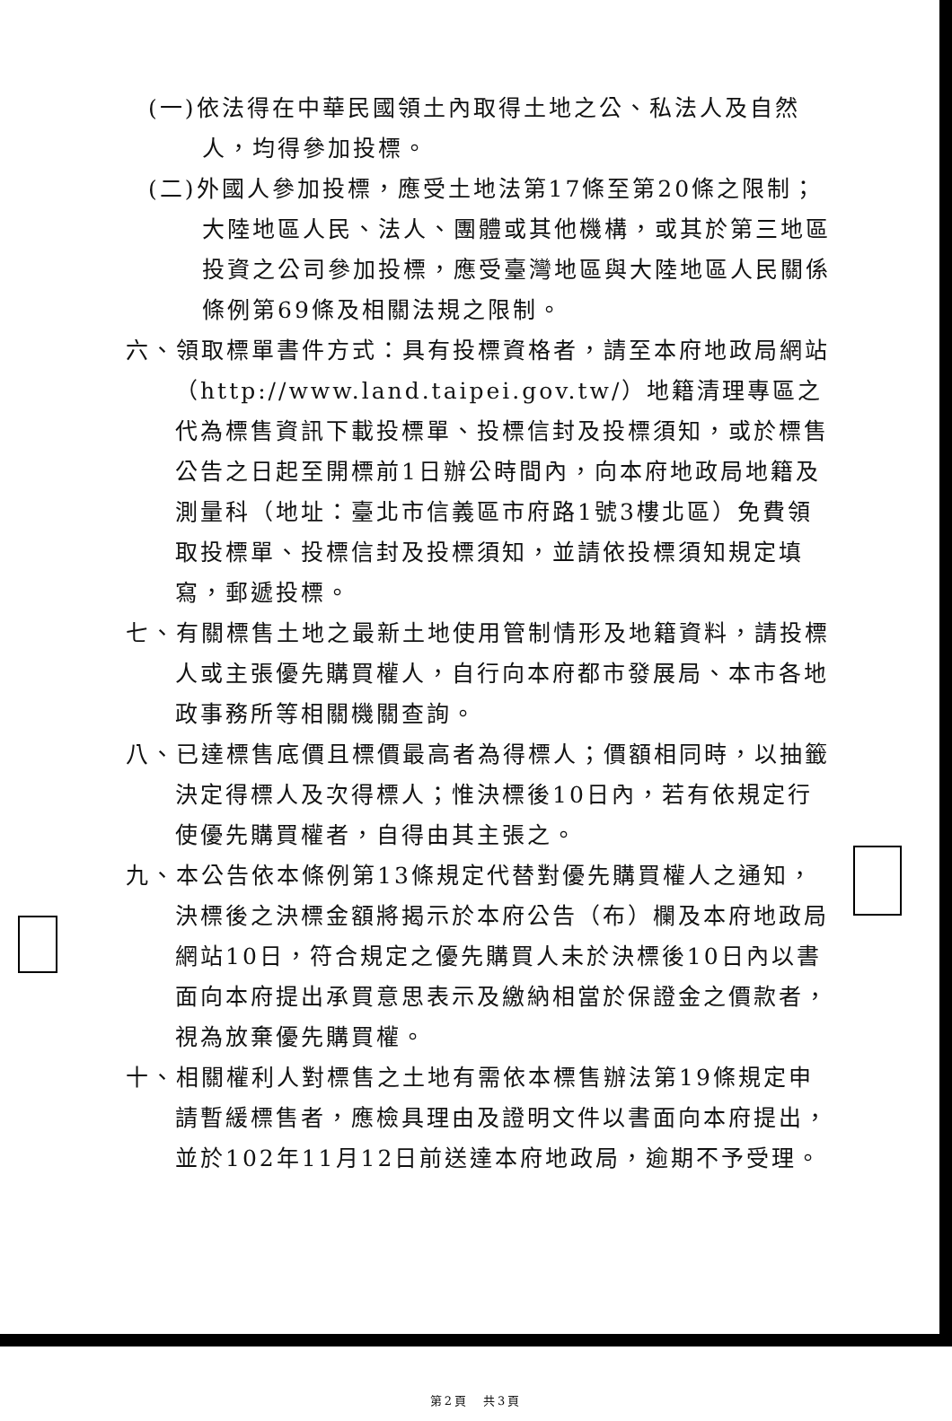(一)依法得在中華民國領土內取得土地之公、私法人及自然人，均得參加投標。
(二)外國人參加投標，應受土地法第17條至第20條之限制；大陸地區人民、法人、團體或其他機構，或其於第三地區投資之公司參加投標，應受臺灣地區與大陸地區人民關係條例第69條及相關法規之限制。
六、領取標單書件方式：具有投標資格者，請至本府地政局網站（http://www.land.taipei.gov.tw/）地籍清理專區之代為標售資訊下載投標單、投標信封及投標須知，或於標售公告之日起至開標前1日辦公時間內，向本府地政局地籍及測量科（地址：臺北市信義區市府路1號3樓北區）免費領取投標單、投標信封及投標須知，並請依投標須知規定填寫，郵遞投標。
七、有關標售土地之最新土地使用管制情形及地籍資料，請投標人或主張優先購買權人，自行向本府都市發展局、本市各地政事務所等相關機關查詢。
八、已達標售底價且標價最高者為得標人；價額相同時，以抽籤決定得標人及次得標人；惟決標後10日內，若有依規定行使優先購買權者，自得由其主張之。
九、本公告依本條例第13條規定代替對優先購買權人之通知，決標後之決標金額將揭示於本府公告（布）欄及本府地政局網站10日，符合規定之優先購買人未於決標後10日內以書面向本府提出承買意思表示及繳納相當於保證金之價款者，視為放棄優先購買權。
十、相關權利人對標售之土地有需依本標售辦法第19條規定申請暫緩標售者，應檢具理由及證明文件以書面向本府提出，並於102年11月12日前送達本府地政局，逾期不予受理。
第2頁　共3頁